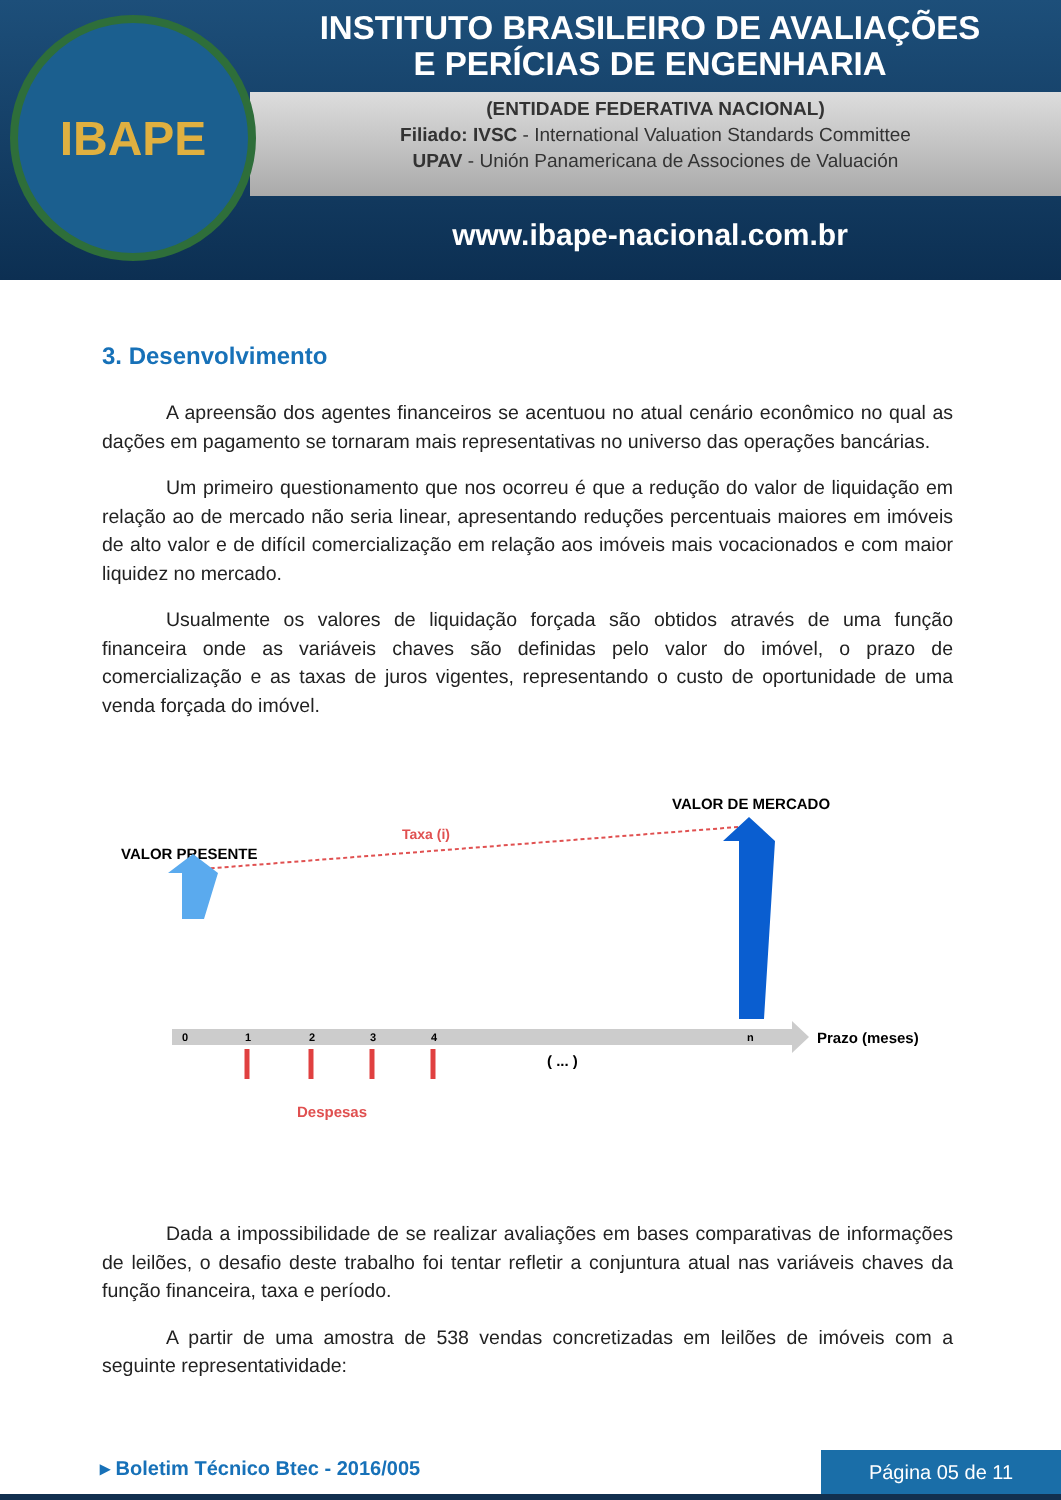(ENTIDADE FEDERATIVA NACIONAL)
Filiado: IVSC - International Valuation Standards Committee
UPAV - Unión Panamericana de Associones de Valuación
IBAPE
INSTITUTO BRASILEIRO DE AVALIAÇÕES
E PERÍCIAS DE ENGENHARIA
www.ibape-nacional.com.br
3. Desenvolvimento
A apreensão dos agentes financeiros se acentuou no atual cenário econômico no qual as dações em pagamento se tornaram mais representativas no universo das operações bancárias.
Um primeiro questionamento que nos ocorreu é que a redução do valor de liquidação em relação ao de mercado não seria linear, apresentando reduções percentuais maiores em imóveis de alto valor e de difícil comercialização em relação aos imóveis mais vocacionados e com maior liquidez no mercado.
Usualmente os valores de liquidação forçada são obtidos através de uma função financeira onde as variáveis chaves são definidas pelo valor do imóvel, o prazo de comercialização e as taxas de juros vigentes, representando o custo de oportunidade de uma venda forçada do imóvel.
VALOR PRESENTE
VALOR DE MERCADO
Taxa (i)
0
1
2
3
4
n
Prazo (meses)
( ... )
Despesas
Dada a impossibilidade de se realizar avaliações em bases comparativas de informações de leilões, o desafio deste trabalho foi tentar refletir a conjuntura atual nas variáveis chaves da função financeira, taxa e período.
A partir de uma amostra de 538 vendas concretizadas em leilões de imóveis com a seguinte representatividade:
▸ Boletim Técnico Btec - 2016/005
Página 05 de 11